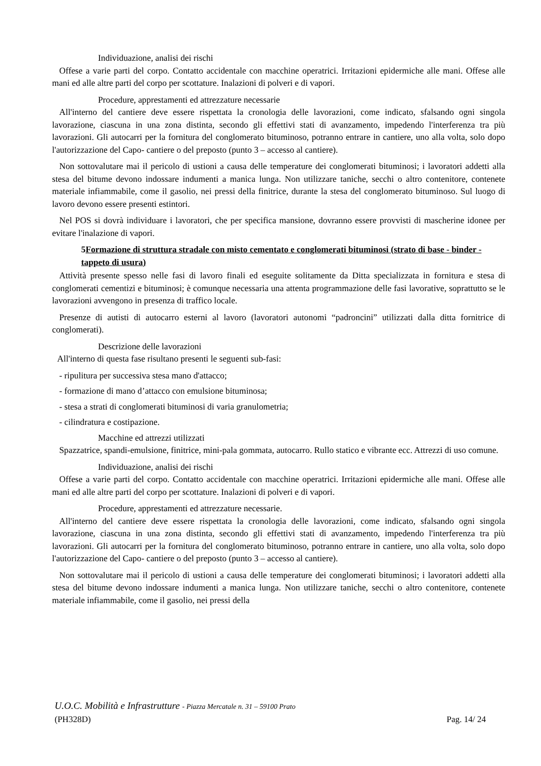Individuazione, analisi dei rischi
Offese a varie parti del corpo. Contatto accidentale con macchine operatrici. Irritazioni epidermiche alle mani. Offese alle mani ed alle altre parti del corpo per scottature. Inalazioni di polveri e di vapori.
Procedure, apprestamenti ed attrezzature necessarie
All'interno del cantiere deve essere rispettata la cronologia delle lavorazioni, come indicato, sfalsando ogni singola lavorazione, ciascuna in una zona distinta, secondo gli effettivi stati di avanzamento, impedendo l'interferenza tra più lavorazioni. Gli autocarri per la fornitura del conglomerato bituminoso, potranno entrare in cantiere, uno alla volta, solo dopo l'autorizzazione del Capo- cantiere o del preposto (punto 3 – accesso al cantiere).
Non sottovalutare mai il pericolo di ustioni a causa delle temperature dei conglomerati bituminosi; i lavoratori addetti alla stesa del bitume devono indossare indumenti a manica lunga. Non utilizzare taniche, secchi o altro contenitore, contenete materiale infiammabile, come il gasolio, nei pressi della finitrice, durante la stesa del conglomerato bituminoso. Sul luogo di lavoro devono essere presenti estintori.
Nel POS si dovrà individuare i lavoratori, che per specifica mansione, dovranno essere provvisti di mascherine idonee per evitare l'inalazione di vapori.
5Formazione di struttura stradale con misto cementato e conglomerati bituminosi (strato di base - binder - tappeto di usura)
Attività presente spesso nelle fasi di lavoro finali ed eseguite solitamente da Ditta specializzata in fornitura e stesa di conglomerati cementizi e bituminosi; è comunque necessaria una attenta programmazione delle fasi lavorative, soprattutto se le lavorazioni avvengono in presenza di traffico locale.
Presenze di autisti di autocarro esterni al lavoro (lavoratori autonomi “padroncini” utilizzati dalla ditta fornitrice di conglomerati).
Descrizione delle lavorazioni
All'interno di questa fase risultano presenti le seguenti sub-fasi:
- ripulitura per successiva stesa mano d'attacco;
- formazione di mano d’attacco con emulsione bituminosa;
- stesa a strati di conglomerati bituminosi di varia granulometria;
- cilindratura e costipazione.
Macchine ed attrezzi utilizzati
Spazzatrice, spandi-emulsione, finitrice, mini-pala gommata, autocarro. Rullo statico e vibrante ecc. Attrezzi di uso comune.
Individuazione, analisi dei rischi
Offese a varie parti del corpo. Contatto accidentale con macchine operatrici. Irritazioni epidermiche alle mani. Offese alle mani ed alle altre parti del corpo per scottature. Inalazioni di polveri e di vapori.
Procedure, apprestamenti ed attrezzature necessarie.
All'interno del cantiere deve essere rispettata la cronologia delle lavorazioni, come indicato, sfalsando ogni singola lavorazione, ciascuna in una zona distinta, secondo gli effettivi stati di avanzamento, impedendo l'interferenza tra più lavorazioni. Gli autocarri per la fornitura del conglomerato bituminoso, potranno entrare in cantiere, uno alla volta, solo dopo l'autorizzazione del Capo- cantiere o del preposto (punto 3 – accesso al cantiere).
Non sottovalutare mai il pericolo di ustioni a causa delle temperature dei conglomerati bituminosi; i lavoratori addetti alla stesa del bitume devono indossare indumenti a manica lunga. Non utilizzare taniche, secchi o altro contenitore, contenete materiale infiammabile, come il gasolio, nei pressi della
U.O.C. Mobilità e Infrastrutture - Piazza Mercatale n. 31 – 59100 Prato
(PH328D) Pag. 14/ 24